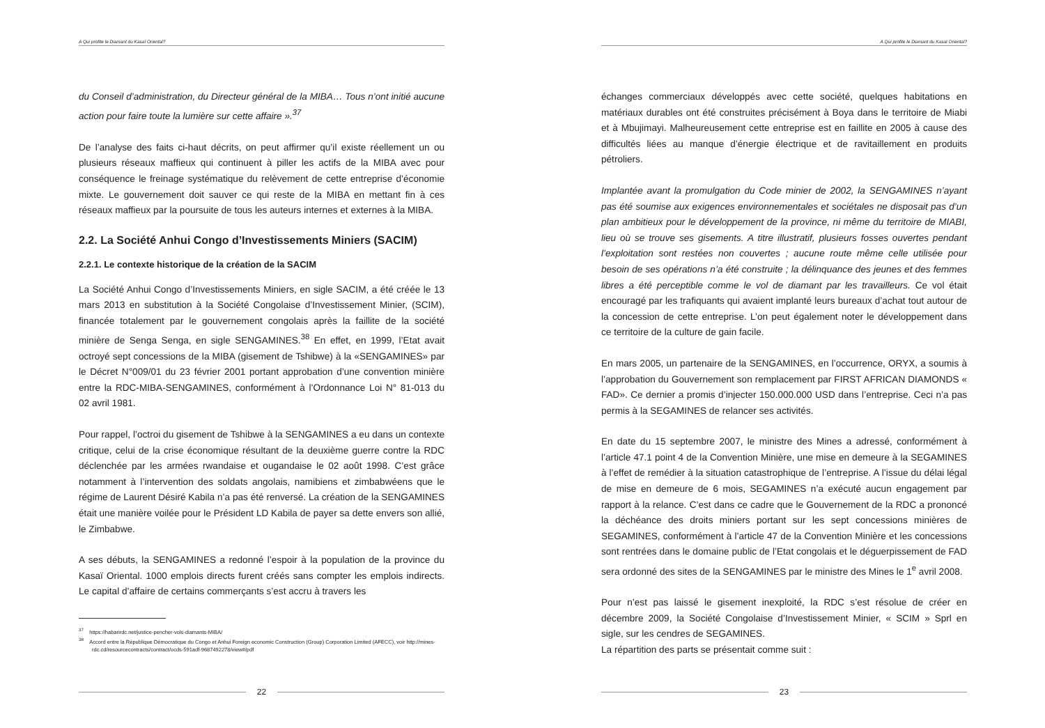A Qui profite le Diamant du Kasaï Oriental?
du Conseil d’administration, du Directeur général de la MIBA… Tous n’ont initié aucune action pour faire toute la lumière sur cette affaire ».<sup>37</sup>
De l’analyse des faits ci-haut décrits, on peut affirmer qu’il existe réellement un ou plusieurs réseaux maffieux qui continuent à piller les actifs de la MIBA avec pour conséquence le freinage systématique du relèvement de cette entreprise d’économie mixte. Le gouvernement doit sauver ce qui reste de la MIBA en mettant fin à ces réseaux maffieux par la poursuite de tous les auteurs internes et externes à la MIBA.
2.2. La Société Anhui Congo d’Investissements Miniers (SACIM)
2.2.1. Le contexte historique de la création de la SACIM
La Société Anhui Congo d’Investissements Miniers, en sigle SACIM, a été créée le 13 mars 2013 en substitution à la Société Congolaise d’Investissement Minier, (SCIM), financée totalement par le gouvernement congolais après la faillite de la société minière de Senga Senga, en sigle SENGAMINES.<sup>38</sup> En effet, en 1999, l’Etat avait octroyé sept concessions de la MIBA (gisement de Tshibwe) à la «SENGAMINES» par le Décret N°009/01 du 23 février 2001 portant approbation d’une convention minière entre la RDC-MIBA-SENGAMINES, conformément à l’Ordonnance Loi N° 81-013 du 02 avril 1981.
Pour rappel, l’octroi du gisement de Tshibwe à la SENGAMINES a eu dans un contexte critique, celui de la crise économique résultant de la deuxième guerre contre la RDC déclenchée par les armées rwandaise et ougandaise le 02 août 1998. C’est grâce notamment à l’intervention des soldats angolais, namibiens et zimbabwéens que le régime de Laurent Désiré Kabila n’a pas été renversé. La création de la SENGAMINES était une manière voilée pour le Président LD Kabila de payer sa dette envers son allié, le Zimbabwe.
A ses débuts, la SENGAMINES a redonné l’espoir à la population de la province du Kasaï Oriental. 1000 emplois directs furent créés sans compter les emplois indirects. Le capital d’affaire de certains commerçants s’est accru à travers les
<sup>37</sup> https://habarirdc.net/justice-pencher-vols-diamants-MIBA/
<sup>38</sup> Accord entre la République Démocratique du Congo et Anhui Foreign economic Construction (Group) Corporation Limited (AFECC), voir http://mines-rdc.cd/resourcecontracts/contract/ocds-591adf-9687492278/view#/pdf
22
A Qui profite le Diamant du Kasaï Oriental?
échanges commerciaux développés avec cette société, quelques habitations en matériaux durables ont été construites précisément à Boya dans le territoire de Miabi et à Mbujimayi. Malheureusement cette entreprise est en faillite en 2005 à cause des difficultés liées au manque d’énergie électrique et de ravitaillement en produits pétroliers.
Implantée avant la promulgation du Code minier de 2002, la SENGAMINES n’ayant pas été soumise aux exigences environnementales et sociétales ne disposait pas d’un plan ambitieux pour le développement de la province, ni même du territoire de MIABI, lieu où se trouve ses gisements. A titre illustratif, plusieurs fosses ouvertes pendant l’exploitation sont restées non couvertes ; aucune route même celle utilisée pour besoin de ses opérations n’a été construite ; la délinquance des jeunes et des femmes libres a été perceptible comme le vol de diamant par les travailleurs. Ce vol était encouragé par les trafiquants qui avaient implanté leurs bureaux d’achat tout autour de la concession de cette entreprise. L’on peut également noter le développement dans ce territoire de la culture de gain facile.
En mars 2005, un partenaire de la SENGAMINES, en l’occurrence, ORYX, a soumis à l’approbation du Gouvernement son remplacement par FIRST AFRICAN DIAMONDS « FAD». Ce dernier a promis d’injecter 150.000.000 USD dans l’entreprise. Ceci n’a pas permis à la SEGAMINES de relancer ses activités.
En date du 15 septembre 2007, le ministre des Mines a adressé, conformément à l’article 47.1 point 4 de la Convention Minière, une mise en demeure à la SEGAMINES à l’effet de remédier à la situation catastrophique de l’entreprise. A l’issue du délai légal de mise en demeure de 6 mois, SEGAMINES n’a exécuté aucun engagement par rapport à la relance. C’est dans ce cadre que le Gouvernement de la RDC a prononcé la déchéance des droits miniers portant sur les sept concessions minières de SEGAMINES, conformément à l’article 47 de la Convention Minière et les concessions sont rentrées dans le domaine public de l’Etat congolais et le déguerpissement de FAD sera ordonné des sites de la SENGAMINES par le ministre des Mines le 1<sup>e</sup> avril 2008.
Pour n’est pas laissé le gisement inexploité, la RDC s’est résolue de créer en décembre 2009, la Société Congolaise d’Investissement Minier, « SCIM » Sprl en sigle, sur les cendres de SEGAMINES.
La répartition des parts se présentait comme suit :
23